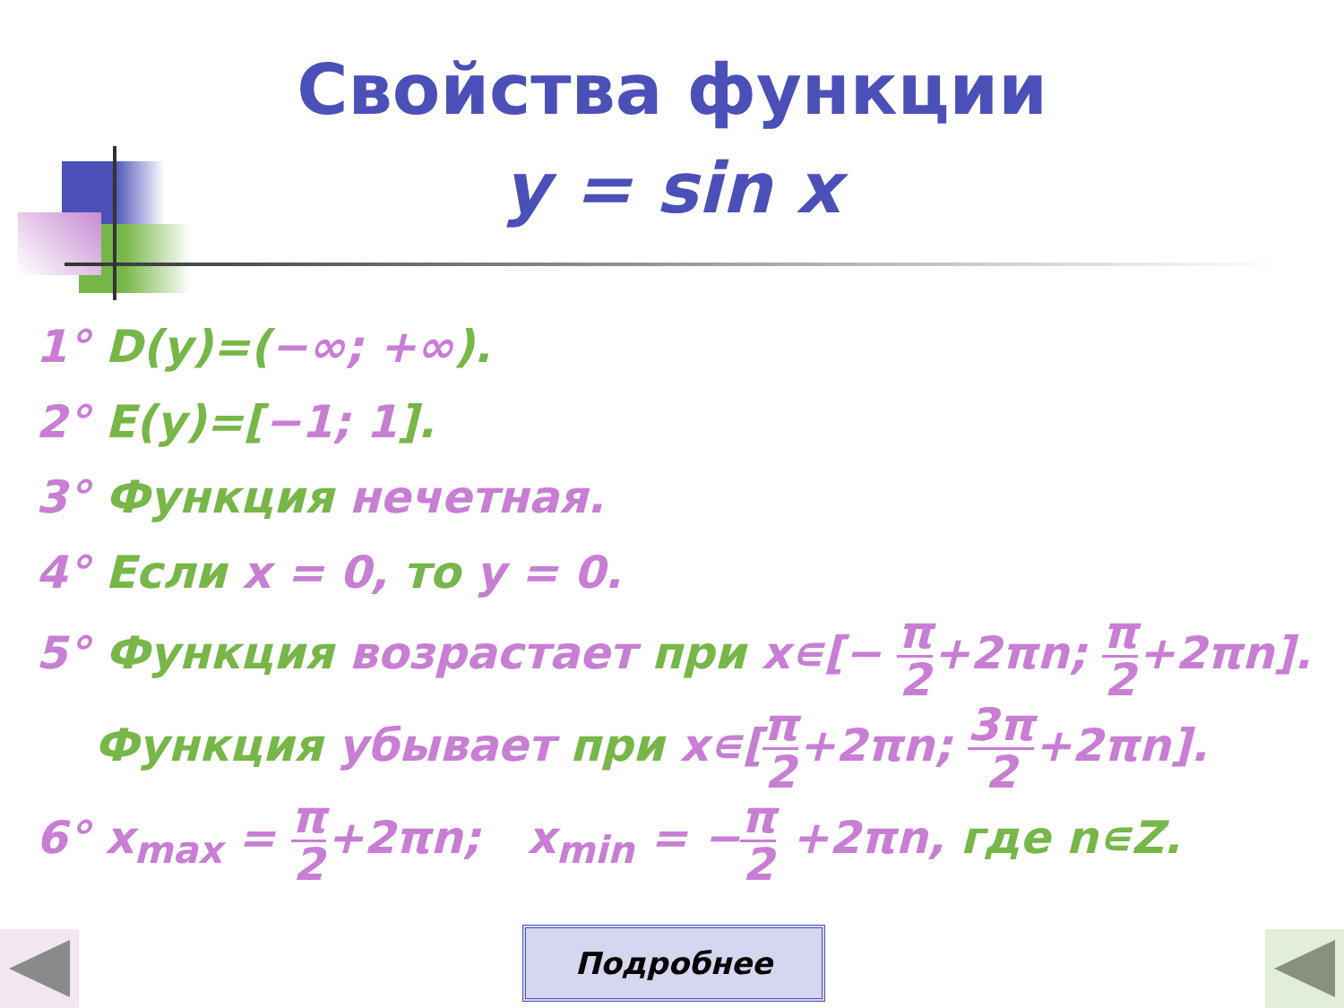Свойства функции
y = sin x
1° D(y)=(−∞; +∞).
2° E(y)=[−1; 1].
3° Функция нечетная.
4° Если x = 0, то y = 0.
5° Функция возрастает при x∊[− π 2+2πn; π 2+2πn].
Функция убывает при x∊[π 2+2πn; 3π 2+2πn].
6° x<sub>max</sub> = π 2+2πn; x<sub>min</sub> = −π 2 +2πn, где n∊Z.
Подробнее